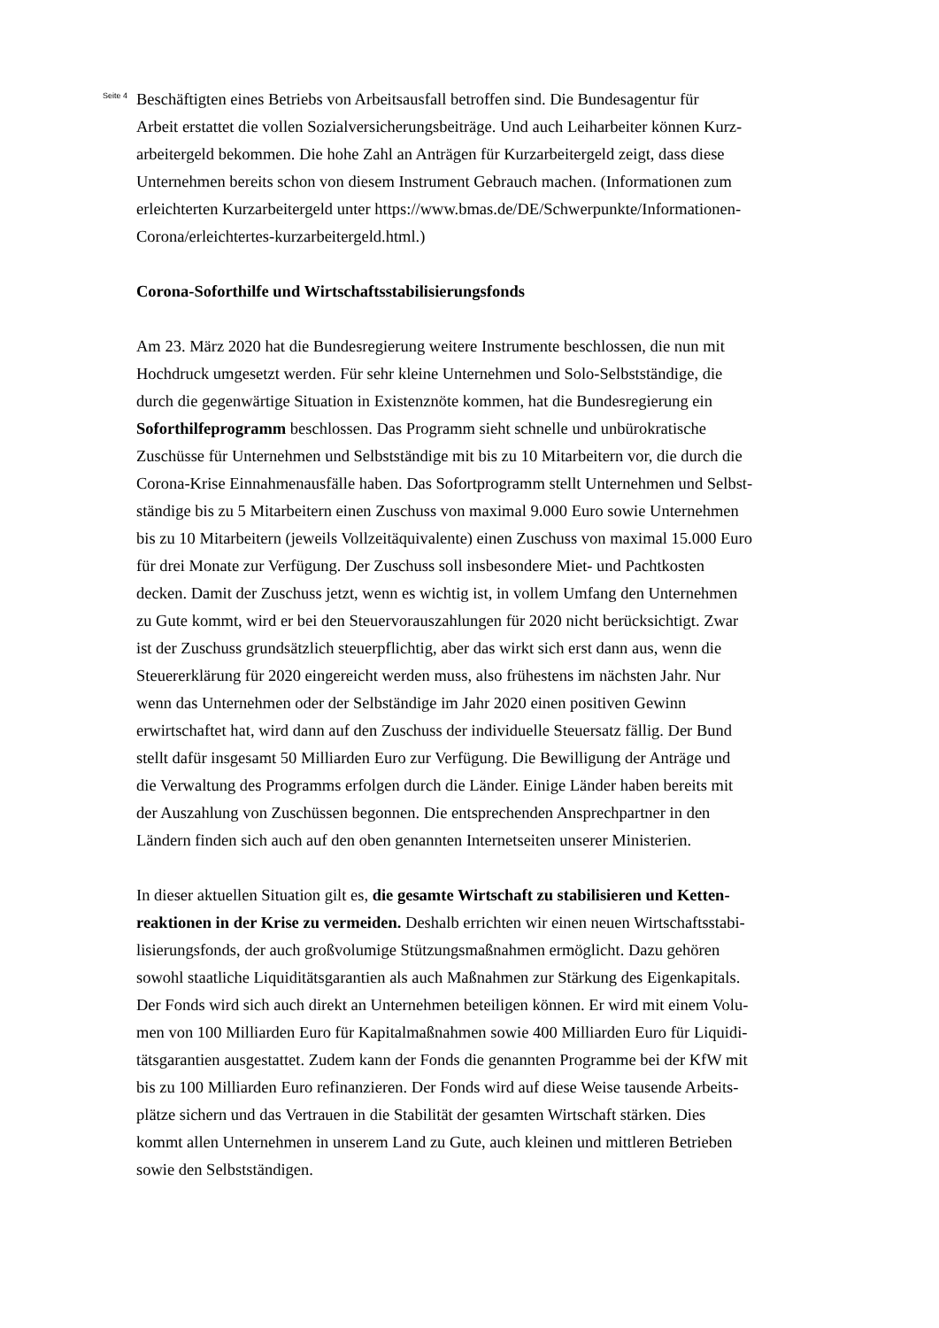Seite 4
Beschäftigten eines Betriebs von Arbeitsausfall betroffen sind. Die Bundesagentur für
Arbeit erstattet die vollen Sozialversicherungsbeiträge. Und auch Leiharbeiter können Kurz-
arbeitergeld bekommen. Die hohe Zahl an Anträgen für Kurzarbeitergeld zeigt, dass diese
Unternehmen bereits schon von diesem Instrument Gebrauch machen. (Informationen zum
erleichterten Kurzarbeitergeld unter https://www.bmas.de/DE/Schwerpunkte/Informationen-
Corona/erleichtertes-kurzarbeitergeld.html.)
Corona-Soforthilfe und Wirtschaftsstabilisierungsfonds
Am 23. März 2020 hat die Bundesregierung weitere Instrumente beschlossen, die nun mit
Hochdruck umgesetzt werden. Für sehr kleine Unternehmen und Solo-Selbstständige, die
durch die gegenwärtige Situation in Existenznöte kommen, hat die Bundesregierung ein
Soforthilfeprogramm beschlossen. Das Programm sieht schnelle und unbürokratische
Zuschüsse für Unternehmen und Selbstständige mit bis zu 10 Mitarbeitern vor, die durch die
Corona-Krise Einnahmenausfälle haben. Das Sofortprogramm stellt Unternehmen und Selbst-
ständige bis zu 5 Mitarbeitern einen Zuschuss von maximal 9.000 Euro sowie Unternehmen
bis zu 10 Mitarbeitern (jeweils Vollzeitäquivalente) einen Zuschuss von maximal 15.000 Euro
für drei Monate zur Verfügung. Der Zuschuss soll insbesondere Miet- und Pachtkosten
decken. Damit der Zuschuss jetzt, wenn es wichtig ist, in vollem Umfang den Unternehmen
zu Gute kommt, wird er bei den Steuervorauszahlungen für 2020 nicht berücksichtigt. Zwar
ist der Zuschuss grundsätzlich steuerpflichtig, aber das wirkt sich erst dann aus, wenn die
Steuererklärung für 2020 eingereicht werden muss, also frühestens im nächsten Jahr. Nur
wenn das Unternehmen oder der Selbständige im Jahr 2020 einen positiven Gewinn
erwirtschaftet hat, wird dann auf den Zuschuss der individuelle Steuersatz fällig. Der Bund
stellt dafür insgesamt 50 Milliarden Euro zur Verfügung. Die Bewilligung der Anträge und
die Verwaltung des Programms erfolgen durch die Länder. Einige Länder haben bereits mit
der Auszahlung von Zuschüssen begonnen. Die entsprechenden Ansprechpartner in den
Ländern finden sich auch auf den oben genannten Internetseiten unserer Ministerien.
In dieser aktuellen Situation gilt es, die gesamte Wirtschaft zu stabilisieren und Ketten-
reaktionen in der Krise zu vermeiden. Deshalb errichten wir einen neuen Wirtschaftsstabi-
lisierungsfonds, der auch großvolumige Stützungsmaßnahmen ermöglicht. Dazu gehören
sowohl staatliche Liquiditätsgarantien als auch Maßnahmen zur Stärkung des Eigenkapitals.
Der Fonds wird sich auch direkt an Unternehmen beteiligen können. Er wird mit einem Volu-
men von 100 Milliarden Euro für Kapitalmaßnahmen sowie 400 Milliarden Euro für Liquidi-
tätsgarantien ausgestattet. Zudem kann der Fonds die genannten Programme bei der KfW mit
bis zu 100 Milliarden Euro refinanzieren. Der Fonds wird auf diese Weise tausende Arbeits-
plätze sichern und das Vertrauen in die Stabilität der gesamten Wirtschaft stärken. Dies
kommt allen Unternehmen in unserem Land zu Gute, auch kleinen und mittleren Betrieben
sowie den Selbstständigen.